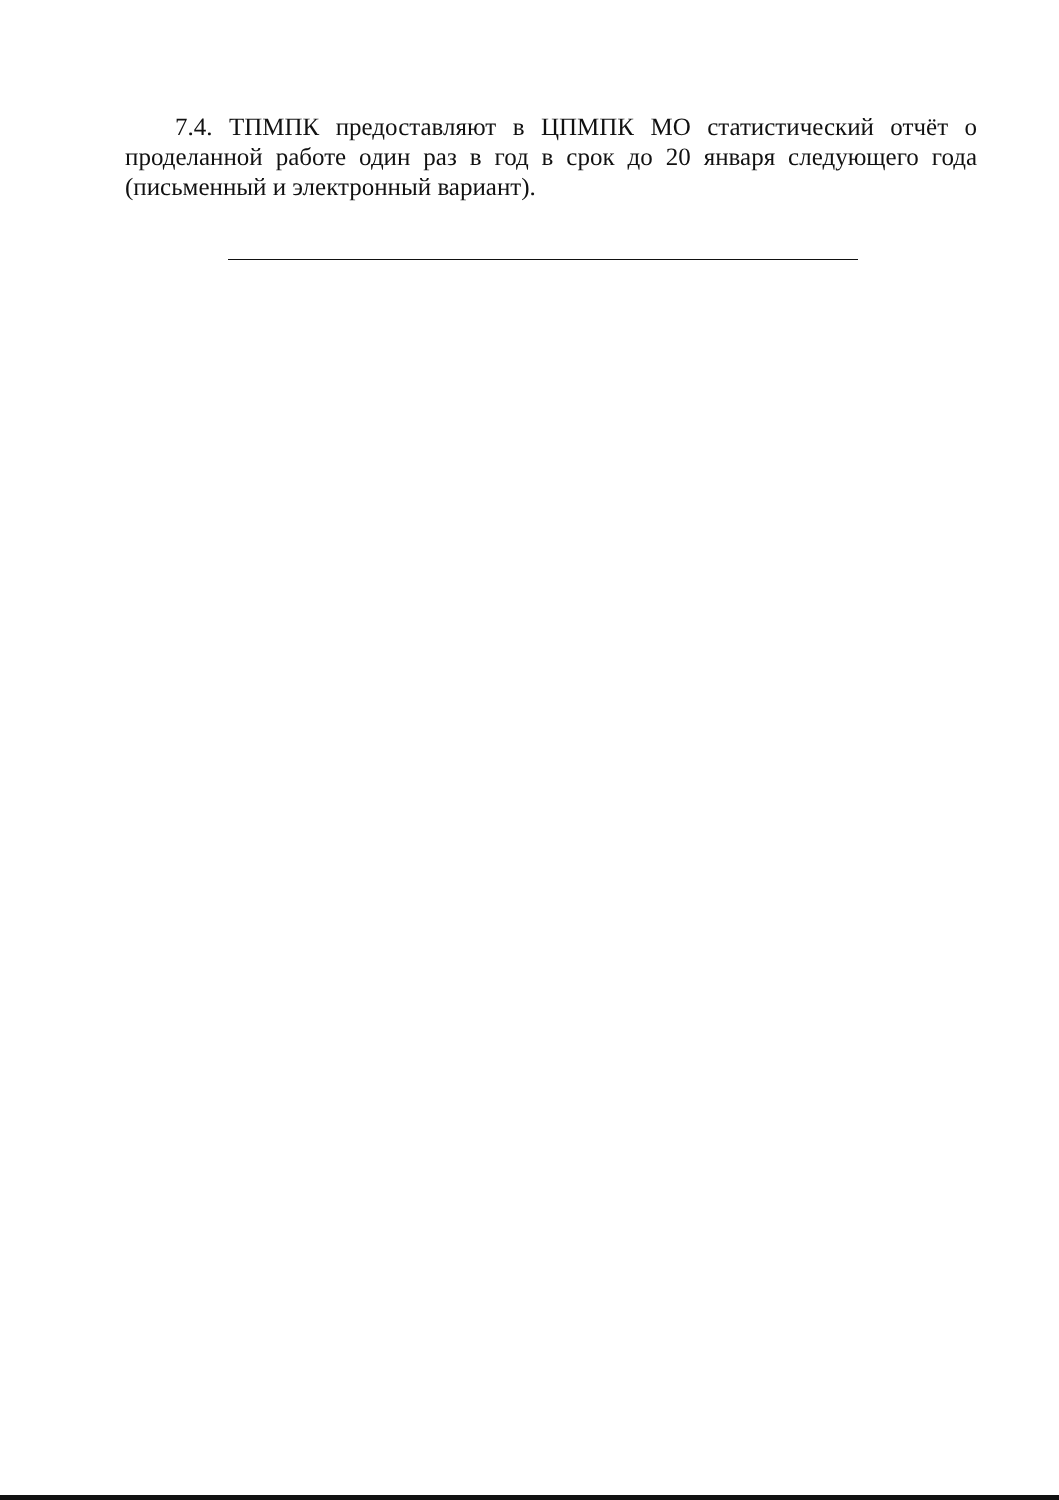7.4. ТПМПК предоставляют в ЦПМПК МО статистический отчёт о проделанной работе один раз в год в срок до 20 января следующего года (письменный и электронный вариант).